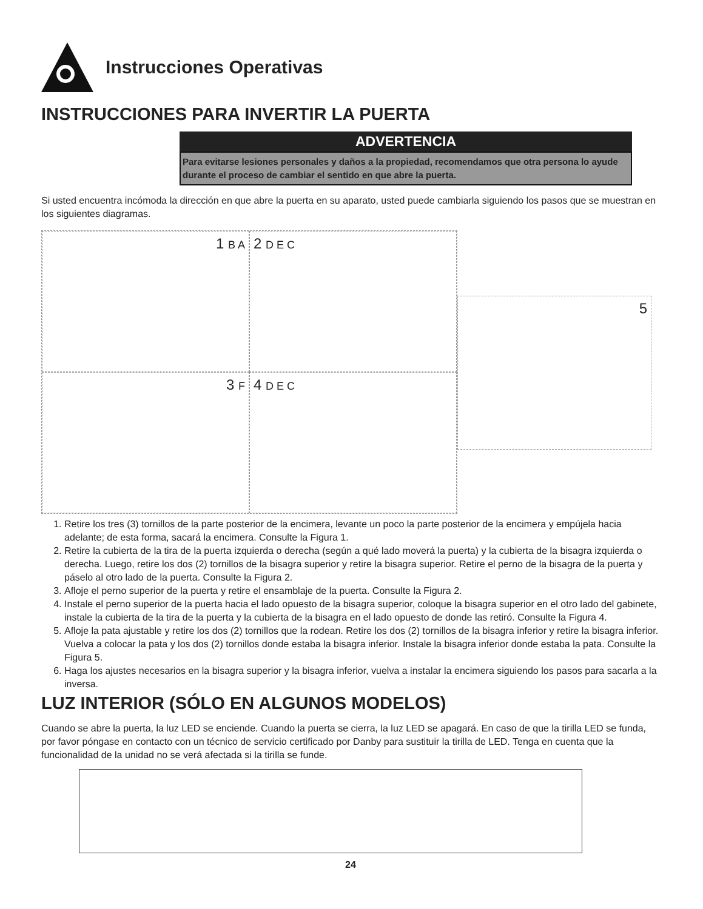Instrucciones Operativas
INSTRUCCIONES PARA INVERTIR LA PUERTA
ADVERTENCIA
Para evitarse lesiones personales y daños a la propiedad, recomendamos que otra persona lo ayude durante el proceso de cambiar el sentido en que abre la puerta.
Si usted encuentra incómoda la dirección en que abre la puerta en su aparato, usted puede cambiarla siguiendo los pasos que se muestran en los siguientes diagramas.
1 B A
2 D E C
3 F
4 D E C
5
1. Retire los tres (3) tornillos de la parte posterior de la encimera, levante un poco la parte posterior de la encimera y empújela hacia adelante; de esta forma, sacará la encimera. Consulte la Figura 1.
2. Retire la cubierta de la tira de la puerta izquierda o derecha (según a qué lado moverá la puerta) y la cubierta de la bisagra izquierda o derecha. Luego, retire los dos (2) tornillos de la bisagra superior y retire la bisagra superior. Retire el perno de la bisagra de la puerta y páselo al otro lado de la puerta. Consulte la Figura 2.
3. Afloje el perno superior de la puerta y retire el ensamblaje de la puerta. Consulte la Figura 2.
4. Instale el perno superior de la puerta hacia el lado opuesto de la bisagra superior, coloque la bisagra superior en el otro lado del gabinete, instale la cubierta de la tira de la puerta y la cubierta de la bisagra en el lado opuesto de donde las retiró. Consulte la Figura 4.
5. Afloje la pata ajustable y retire los dos (2) tornillos que la rodean. Retire los dos (2) tornillos de la bisagra inferior y retire la bisagra inferior. Vuelva a colocar la pata y los dos (2) tornillos donde estaba la bisagra inferior. Instale la bisagra inferior donde estaba la pata. Consulte la Figura 5.
6. Haga los ajustes necesarios en la bisagra superior y la bisagra inferior, vuelva a instalar la encimera siguiendo los pasos para sacarla a la inversa.
LUZ INTERIOR (SÓLO EN ALGUNOS MODELOS)
Cuando se abre la puerta, la luz LED se enciende. Cuando la puerta se cierra, la luz LED se apagará. En caso de que la tirilla LED se funda, por favor póngase en contacto con un técnico de servicio certificado por Danby para sustituir la tirilla de LED. Tenga en cuenta que la funcionalidad de la unidad no se verá afectada si la tirilla se funde.
24